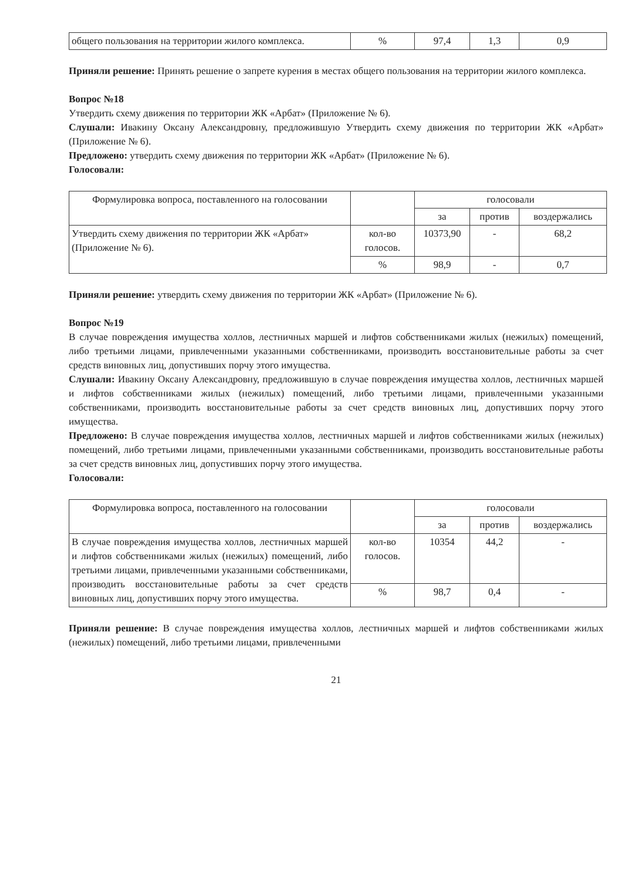| общего пользования на территории жилого комплекса. | % | 97,4 | 1,3 | 0,9 |
Приняли решение: Принять решение о запрете курения в местах общего пользования на территории жилого комплекса.
Вопрос №18
Утвердить схему движения по территории ЖК «Арбат» (Приложение № 6).
Слушали: Ивакину Оксану Александровну, предложившую Утвердить схему движения по территории ЖК «Арбат» (Приложение № 6).
Предложено: утвердить схему движения по территории ЖК «Арбат» (Приложение № 6).
Голосовали:
| Формулировка вопроса, поставленного на голосовании | | голосовали | | |
| --- | --- | --- | --- | --- |
| | | за | против | воздержались |
| Утвердить схему движения по территории ЖК «Арбат» (Приложение № 6). | кол-во голосов. | 10373,90 | - | 68,2 |
| | % | 98,9 | - | 0,7 |
Приняли решение: утвердить схему движения по территории ЖК «Арбат» (Приложение № 6).
Вопрос №19
В случае повреждения имущества холлов, лестничных маршей и лифтов собственниками жилых (нежилых) помещений, либо третьими лицами, привлеченными указанными собственниками, производить восстановительные работы за счет средств виновных лиц, допустивших порчу этого имущества.
Слушали: Ивакину Оксану Александровну, предложившую в случае повреждения имущества холлов, лестничных маршей и лифтов собственниками жилых (нежилых) помещений, либо третьими лицами, привлеченными указанными собственниками, производить восстановительные работы за счет средств виновных лиц, допустивших порчу этого имущества.
Предложено: В случае повреждения имущества холлов, лестничных маршей и лифтов собственниками жилых (нежилых) помещений, либо третьими лицами, привлеченными указанными собственниками, производить восстановительные работы за счет средств виновных лиц, допустивших порчу этого имущества.
Голосовали:
| Формулировка вопроса, поставленного на голосовании | | голосовали | | |
| --- | --- | --- | --- | --- |
| | | за | против | воздержались |
| В случае повреждения имущества холлов, лестничных маршей и лифтов собственниками жилых (нежилых) помещений, либо третьими лицами, привлеченными указанными собственниками, производить восстановительные работы за счет средств виновных лиц, допустивших порчу этого имущества. | кол-во голосов. | 10354 | 44,2 | - |
| | % | 98,7 | 0,4 | - |
Приняли решение: В случае повреждения имущества холлов, лестничных маршей и лифтов собственниками жилых (нежилых) помещений, либо третьими лицами, привлеченными
21